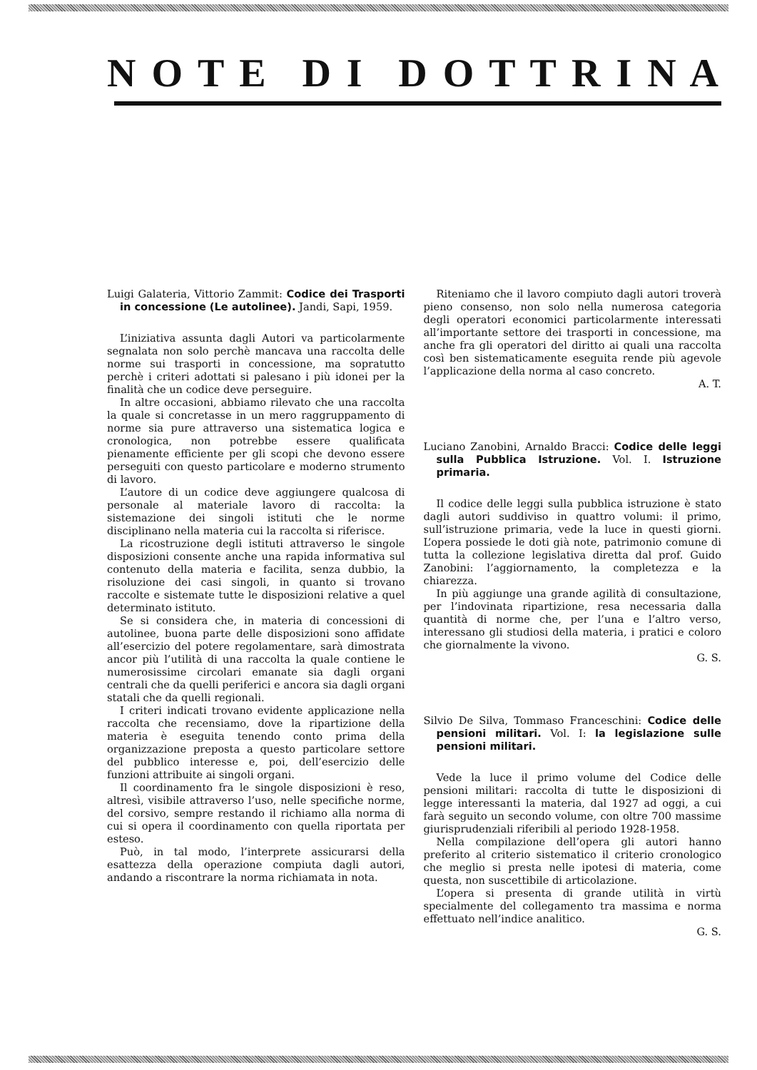N O T E D I D O T T R I N A
Luigi Galateria, Vittorio Zammit: Codice dei Trasporti in concessione (Le autolinee). Jandi, Sapi, 1959.
L’iniziativa assunta dagli Autori va particolarmente segnalata non solo perchè mancava una raccolta delle norme sui trasporti in concessione, ma sopratutto perchè i criteri adottati si palesano i più idonei per la finalità che un codice deve perseguire.
In altre occasioni, abbiamo rilevato che una raccolta la quale si concretasse in un mero raggruppamento di norme sia pure attraverso una sistematica logica e cronologica, non potrebbe essere qualificata pienamente efficiente per gli scopi che devono essere perseguiti con questo particolare e moderno strumento di lavoro.
L’autore di un codice deve aggiungere qualcosa di personale al materiale lavoro di raccolta: la sistemazione dei singoli istituti che le norme disciplinano nella materia cui la raccolta si riferisce.
La ricostruzione degli istituti attraverso le singole disposizioni consente anche una rapida informativa sul contenuto della materia e facilita, senza dubbio, la risoluzione dei casi singoli, in quanto si trovano raccolte e sistemate tutte le disposizioni relative a quel determinato istituto.
Se si considera che, in materia di concessioni di autolinee, buona parte delle disposizioni sono affidate all’esercizio del potere regolamentare, sarà dimostrata ancor più l’utilità di una raccolta la quale contiene le numerosissime circolari emanate sia dagli organi centrali che da quelli periferici e ancora sia dagli organi statali che da quelli regionali.
I criteri indicati trovano evidente applicazione nella raccolta che recensiamo, dove la ripartizione della materia è eseguita tenendo conto prima della organizzazione preposta a questo particolare settore del pubblico interesse e, poi, dell’esercizio delle funzioni attribuite ai singoli organi.
Il coordinamento fra le singole disposizioni è reso, altresì, visibile attraverso l’uso, nelle specifiche norme, del corsivo, sempre restando il richiamo alla norma di cui si opera il coordinamento con quella riportata per esteso.
Può, in tal modo, l’interprete assicurarsi della esattezza della operazione compiuta dagli autori, andando a riscontrare la norma richiamata in nota.
Riteniamo che il lavoro compiuto dagli autori troverà pieno consenso, non solo nella numerosa categoria degli operatori economici particolarmente interessati all’importante settore dei trasporti in concessione, ma anche fra gli operatori del diritto ai quali una raccolta così ben sistematicamente eseguita rende più agevole l’applicazione della norma al caso concreto.
A. T.
Luciano Zanobini, Arnaldo Bracci: Codice delle leggi sulla Pubblica Istruzione. Vol. I. Istruzione primaria.
Il codice delle leggi sulla pubblica istruzione è stato dagli autori suddiviso in quattro volumi: il primo, sull’istruzione primaria, vede la luce in questi giorni. L’opera possiede le doti già note, patrimonio comune di tutta la collezione legislativa diretta dal prof. Guido Zanobini: l’aggiornamento, la completezza e la chiarezza.
In più aggiunge una grande agilità di consultazione, per l’indovinata ripartizione, resa necessaria dalla quantità di norme che, per l’una e l’altro verso, interessano gli studiosi della materia, i pratici e coloro che giornalmente la vivono.
G. S.
Silvio De Silva, Tommaso Franceschini: Codice delle pensioni militari. Vol. I: la legislazione sulle pensioni militari.
Vede la luce il primo volume del Codice delle pensioni militari: raccolta di tutte le disposizioni di legge interessanti la materia, dal 1927 ad oggi, a cui farà seguito un secondo volume, con oltre 700 massime giurisprudenziali riferibili al periodo 1928-1958.
Nella compilazione dell’opera gli autori hanno preferito al criterio sistematico il criterio cronologico che meglio si presta nelle ipotesi di materia, come questa, non suscettibile di articolazione.
L’opera si presenta di grande utilità in virtù specialmente del collegamento tra massima e norma effettuato nell’indice analitico.
G. S.